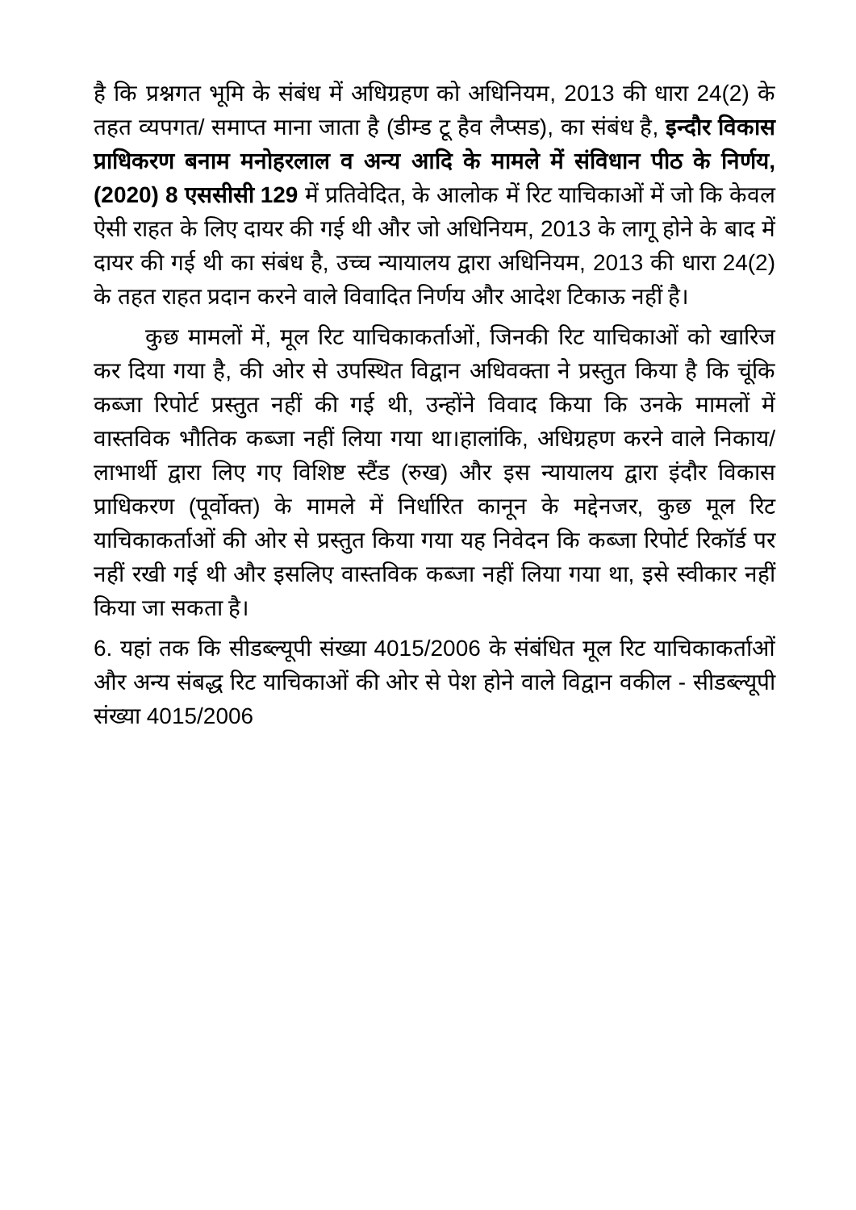है कि प्रश्नगत भूमि के संबंध में अधिग्रहण को अधिनियम, 2013 की धारा 24(2) के तहत व्यपगत/ समाप्त माना जाता है (डीम्ड टू हैव लैप्सड), का संबंध है, इन्दौर विकास प्राधिकरण बनाम मनोहरलाल व अन्य आदि के मामले में संविधान पीठ के निर्णय, (2020) 8 एससीसी 129 में प्रतिवेदित, के आलोक में रिट याचिकाओं में जो कि केवल ऐसी राहत के लिए दायर की गई थी और जो अधिनियम, 2013 के लागू होने के बाद में दायर की गई थी का संबंध है, उच्च न्यायालय द्वारा अधिनियम, 2013 की धारा 24(2) के तहत राहत प्रदान करने वाले विवादित निर्णय और आदेश टिकाऊ नहीं है।
कुछ मामलों में, मूल रिट याचिकाकर्ताओं, जिनकी रिट याचिकाओं को खारिज कर दिया गया है, की ओर से उपस्थित विद्वान अधिवक्ता ने प्रस्तुत किया है कि चूंकि कब्जा रिपोर्ट प्रस्तुत नहीं की गई थी, उन्होंने विवाद किया कि उनके मामलों में वास्तविक भौतिक कब्जा नहीं लिया गया था।हालांकि, अधिग्रहण करने वाले निकाय/लाभार्थी द्वारा लिए गए विशिष्ट स्टैंड (रुख) और इस न्यायालय द्वारा इंदौर विकास प्राधिकरण (पूर्वोक्त) के मामले में निर्धारित कानून के मद्देनजर, कुछ मूल रिट याचिकाकर्ताओं की ओर से प्रस्तुत किया गया यह निवेदन कि कब्जा रिपोर्ट रिकॉर्ड पर नहीं रखी गई थी और इसलिए वास्तविक कब्जा नहीं लिया गया था, इसे स्वीकार नहीं किया जा सकता है।
6. यहां तक कि सीडब्ल्यूपी संख्या 4015/2006 के संबंधित मूल रिट याचिकाकर्ताओं और अन्य संबद्ध रिट याचिकाओं की ओर से पेश होने वाले विद्वान वकील - सीडब्ल्यूपी संख्या 4015/2006